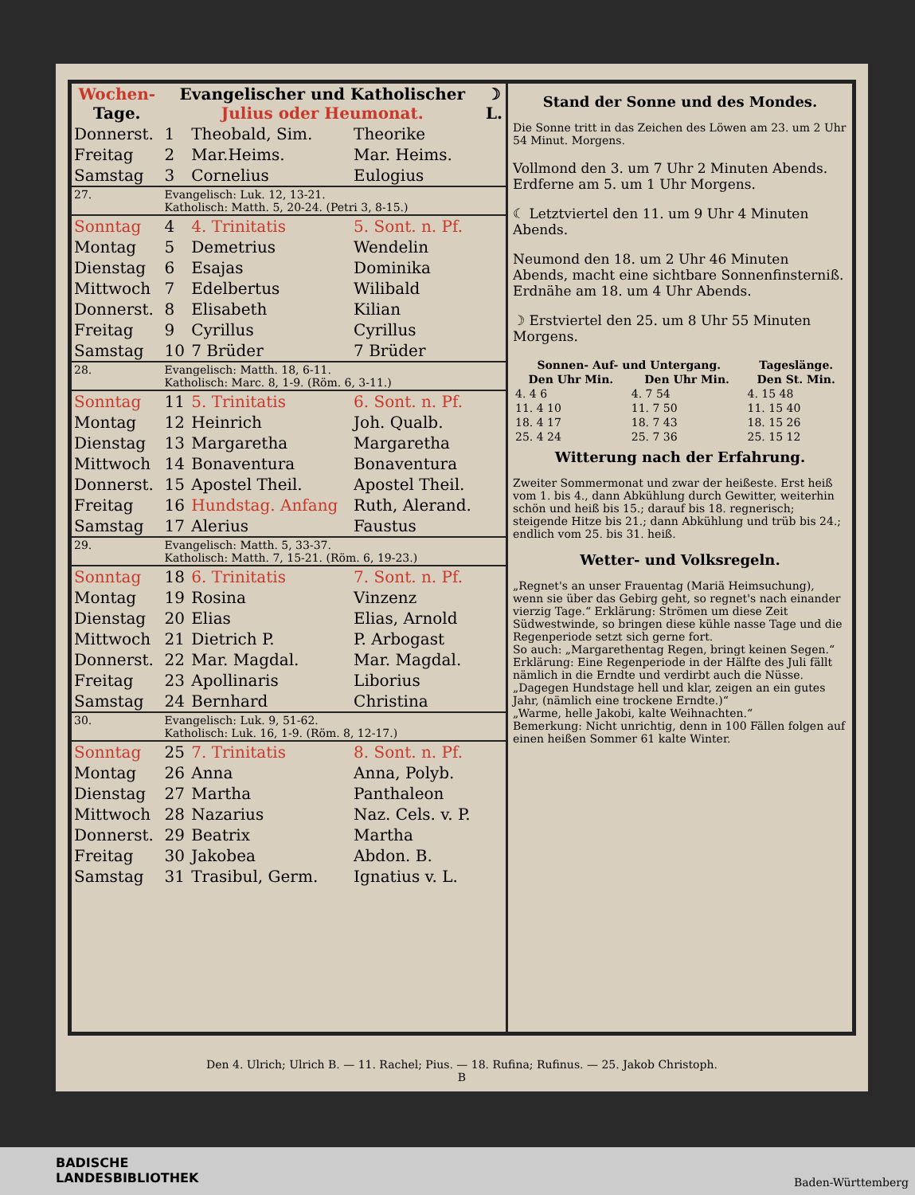| Wochen- Tage. | Evangelischer und Katholischer Julius oder Heumonat. | | | ☽ L. |
| --- | --- | --- | --- | --- |
| Donnerst. | 1 | Theobald, Sim. | Theorike | |
| Freitag | 2 | Mar.Heims. | Mar. Heims. | |
| Samstag | 3 | Cornelius | Eulogius | |
| 27. | Evangelisch: Luk. 12, 13-21. Katholisch: Matth. 5, 20-24. (Petri 3, 8-15.) | | | |
| Sonntag | 4 | 4. Trinitatis | 5. Sont. n. Pf. | |
| Montag | 5 | Demetrius | Wendelin | |
| Dienstag | 6 | Esajas | Dominika | |
| Mittwoch | 7 | Edelbertus | Wilibald | |
| Donnerst. | 8 | Elisabeth | Kilian | |
| Freitag | 9 | Cyrillus | Cyrillus | |
| Samstag | 10 | 7 Brüder | 7 Brüder | |
| 28. | Evangelisch: Matth. 18, 6-11. Katholisch: Marc. 8, 1-9. (Röm. 6, 3-11.) | | | |
| Sonntag | 11 | 5. Trinitatis | 6. Sont. n. Pf. | |
| Montag | 12 | Heinrich | Joh. Qualb. | |
| Dienstag | 13 | Margaretha | Margaretha | |
| Mittwoch | 14 | Bonaventura | Bonaventura | |
| Donnerst. | 15 | Apostel Theil. | Apostel Theil. | |
| Freitag | 16 | Hundstag. Anfang | Ruth, Alerand. | |
| Samstag | 17 | Alerius | Faustus | |
| 29. | Evangelisch: Matth. 5, 33-37. Katholisch: Matth. 7, 15-21. (Röm. 6, 19-23.) | | | |
| Sonntag | 18 | 6. Trinitatis | 7. Sont. n. Pf. | |
| Montag | 19 | Rosina | Vinzenz | |
| Dienstag | 20 | Elias | Elias, Arnold | |
| Mittwoch | 21 | Dietrich P. | P. Arbogast | |
| Donnerst. | 22 | Mar. Magdal. | Mar. Magdal. | |
| Freitag | 23 | Apollinaris | Liborius | |
| Samstag | 24 | Bernhard | Christina | |
| 30. | Evangelisch: Luk. 9, 51-62. Katholisch: Luk. 16, 1-9. (Röm. 8, 12-17.) | | | |
| Sonntag | 25 | 7. Trinitatis | 8. Sont. n. Pf. | |
| Montag | 26 | Anna | Anna, Polyb. | |
| Dienstag | 27 | Martha | Panthaleon | |
| Mittwoch | 28 | Nazarius | Naz. Cels. v. P. | |
| Donnerst. | 29 | Beatrix | Martha | |
| Freitag | 30 | Jakobea | Abdon. B. | |
| Samstag | 31 | Trasibul, Germ. | Ignatius v. L. | |
Stand der Sonne und des Mondes.
Die Sonne tritt in das Zeichen des Löwen am 23. um 2 Uhr 54 Minut. Morgens.
Vollmond den 3. um 7 Uhr 2 Minuten Abends. Erdferne am 5. um 1 Uhr Morgens.
☾ Letztviertel den 11. um 9 Uhr 4 Minuten Abends.
Neumond den 18. um 2 Uhr 46 Minuten Abends, macht eine sichtbare Sonnenfinsterniß. Erdnähe am 18. um 4 Uhr Abends.
☽ Erstviertel den 25. um 8 Uhr 55 Minuten Morgens.
| Sonnen- Auf- und Untergang. | | Tageslänge. |
| --- | --- | --- |
| Den Uhr Min. | Den Uhr Min. | Den St. Min. |
| 4. 4 6 | 4. 7 54 | 4. 15 48 |
| 11. 4 10 | 11. 7 50 | 11. 15 40 |
| 18. 4 17 | 18. 7 43 | 18. 15 26 |
| 25. 4 24 | 25. 7 36 | 25. 15 12 |
Witterung nach der Erfahrung.
Zweiter Sommermonat und zwar der heißeste. Erst heiß vom 1. bis 4., dann Abkühlung durch Gewitter, weiterhin schön und heiß bis 15.; darauf bis 18. regnerisch; steigende Hitze bis 21.; dann Abkühlung und trüb bis 24.; endlich vom 25. bis 31. heiß.
Wetter- und Volksregeln.
„Regnet's an unser Frauentag (Mariä Heimsuchung), wenn sie über das Gebirg geht, so regnet's nach einander vierzig Tage.“ Erklärung: Strömen um diese Zeit Südwestwinde, so bringen diese kühle nasse Tage und die Regenperiode setzt sich gerne fort.
So auch: „Margarethentag Regen, bringt keinen Segen.“
Erklärung: Eine Regenperiode in der Hälfte des Juli fällt nämlich in die Erndte und verdirbt auch die Nüsse.
„Dagegen Hundstage hell und klar, zeigen an ein gutes Jahr, (nämlich eine trockene Erndte.)“
„Warme, helle Jakobi, kalte Weihnachten.“
Bemerkung: Nicht unrichtig, denn in 100 Fällen folgen auf einen heißen Sommer 61 kalte Winter.
Den 4. Ulrich; Ulrich B. — 11. Rachel; Pius. — 18. Rufina; Rufinus. — 25. Jakob Christoph.
B
BADISCHE
LANDESBIBLIOTHEK
Baden-Württemberg